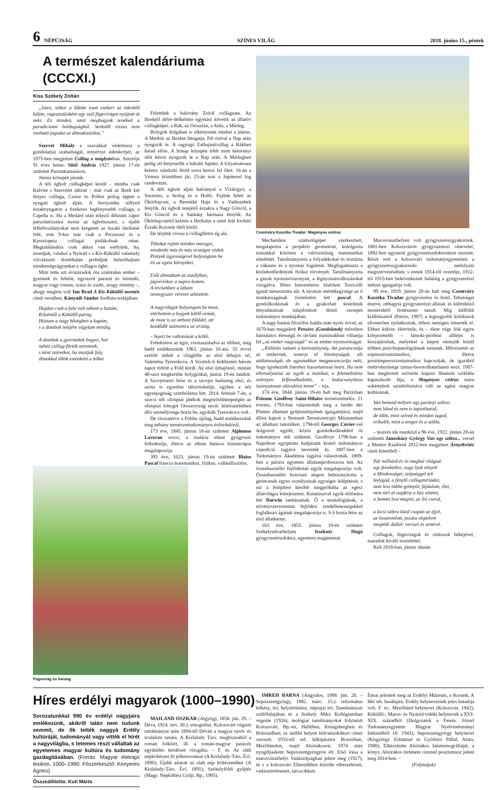6 NÉPÚJSÁG SZÍNES VILÁG 2018. június 15., péntek
A természet kalendáriuma (CCCXI.)
Kiss Székely Zoltán
„Isten, mikor a bűnbe esett embert az édenből kiűzte, vigasztalásként egy szál fügevirágot nyújtott át neki. Ez minden, amit meghagyok tenéked a paradicsomi boldogságból. Senkitől vissza nem vonható jogodat az álmodozáshoz.”
Szervét Mihály e szavakkal védelmezi a gondolat(a) szabadságát, tenyérnyi édenkertjét, az 1975-ben megjelent Csillag a máglyánban. Szerzője 91 éves lenne: Sütő András 1927. június 17-én született Pusztakamaráson.
Június közepén járunk.
A téli égbolt csillagképei közül – mintha csak Kálvint s Szervétet idézné – már csak az Ikrek két fényes csillaga, Castor és Pollux pislog éppen a nyugati égbolt alján. A horizontba süllyed északnyugaton a Szekeres legfényesebb csillaga, a Capella is. Ha a Medárd után érkező délutáni zápor patyolattisztára mosta az égboltozatot, s újabb felhőfoszlányokat nem kergetett az északi látóhatár fölé, este 9-kor már csak a Perszeusz és a Kassziopeia csillagai pislákolnak ottan. Megtalálásukra csak akkor van esélyünk, ha, mondjuk, valahol a Nyárád s a Kis-Küküllő valamely vízválasztó dombhátán próbáljuk belesóhajtani mindenségvágyunkat a csillagos égbe.
Mint tette azt évszázadok óta számtalan ember – gyermek és felnőtt, egyszerű paraszt és írástudó, magyar vagy román, szász és zsidó, avagy örmény –, ahogy megírta volt Ion Brad A Kis-Küküllő mentén című versében, Kányádi Sándor fordításcsodájában:
Hajdan csak a falu volt nékem a hazám,
Kilyéntől a Küküllő-partig.
Húztam a nagy hőségben a kapám,
s a dombok tetejére vágytam mindig.
A dombok a gyermekek hegyei, hol
nehéz csillag-fürtök teremnek,
s mint szüretkor, ha mustjuk foly,
álmokkal töltik esténként a lelket.
Felettünk a halovány Zsiráf csillagzata. Az Ikrektől délre-délkeletre egymást követik az állatöv csillagképei: a Rák, az Oroszlán, a Szűz, a Mérleg.
Bolygók dolgában is elkényeztet minket a június. A Merkúr az Ikreket látogatja. Fél órával a Nap után nyugszik le. A ragyogó Esthajnalcsillag a Rákban halad előre. A hónap közepén több mint kétórányi időt késve nyugszik le a Nap után. A Mérlegben pedig ott fényesedik a hátráló Jupiter. A folyamatosan keletre vándorló Hold sorra keresi fel őket: 16-án a Vénusz közelében jár, 23-án már a Jupiterrel fog randevúzni.
A déli égbolt alján halványul a Vízikígyó, a Szextáns, a Serleg és a Holló. Fejünk felett az Ökörhajcsár, a Bereniké Haja és a Vadászebek fénylik. Az égbolt tetejétől északra a Nagy Göncöl, a Kis Göncöl és a Sárkány hármasa fénylik. Az Ökörhajcsártól keletre a Herkules a zenit felé forduló Északi Koronát öleli körül.
De térjünk vissza a csillagfürtös ég alá.
Titkokat rejtett minden mezsgye,
mindenki más és más országot védett.
Pintyek ügyességével bolyongtam be
én az egész környéket.
Esőt álmodtam az aszályban,
jégveréskor a napra lestem.
A tövisekben a lábam
nemegyszer véresre sebeztem.
A nagyvilágot bolyongom be most,
elérhettem a hegyek kéklő ormát,
de most is az otthoni földdel, ott
kezdődik számomra az ország.
– fejezi be vallomását a költő.
Feltekintve az égre, visszaszaladva az időben, még hadd emlékezzünk 1963. június 16-ára. 55 évvel ezelőtt indult a világűrbe az első űrhajós nő, Valentina Tyereskova. A Vosztok-6 fedélzetén három napot töltött a Föld körül. Az első űrhajósnő, miután 48-szor megkerülte bolygónkat, június 19-én landolt. A Szovjetunió hőse és a szovjet hadsereg első, és azóta is egyetlen tábornoknője, egyben a női egyenjogúság szimbóluma lett. 2014. február 7-én, a szocsi téli olimpiai játékok megnyitóünnepségén az olimpiai lobogót Oroszország nyolc köztiszteletben álló személyisége hozta be, egyikük Tyereskova volt.
De visszatérve a Földre újólag, hadd emlékezzünk meg néhány természettudományos évfordulóról.
173 éve, 1845. június 18-án született Alphonse Laveran orvos, a malária elleni gyógyszer felfedezője, illetve az ellene hatásos kininterápia megalapozója.
395 éve, 1623. június 19-én született Blaise Pascal francia matematikus, fizikus, vallásfilozófus.
Fügevirág és harang
Csontváry Kosztka Tivadar: Magányos cédrus
Mechanikus számológépet szerkesztett, megalapozta a projektív geometriát, kidolgozta másokkal közösen a valószínűség matematikai elméletét. Tanulmányozta a folyadékokat és tisztázta a vákuum és a nyomás fogalmát. Megfogalmazta a közlekedőedények fizikai törvényét. Tanulmányozta a gázok nyomásviszonyait, a légnyomásváltozásokat vizsgálva. Híres barométeres kísérlete Torricelli igazát támasztotta alá. A nyomás mértékegysége az ő munkásságának tiszteletére lett pascal. A gondolkodásnak és a gyakorlati kísérletek tényadatainak tulajdonított döntő szerepet tudományos munkájában.
A nagy hatású filozófus halála után nyolc évvel, az 1670-ban megjelent Pensées (Gondolatok) művében bámulatos élességű és távlatú maximákban villantja fel „az ember nagyságát” és az ember nyomorúságát.
„Különös valami a kereszténység. Azt parancsolja az embernek, ismerje el hitványságát, sőt utálatosságát, de ugyanakkor megparancsolja neki, hogy igyekezzék Istenhez hasonlatossá lenni. Ha nem ellensúlyozná az egyik a másikat, e felemeltetése szörnyen felfuvalkodottá, e lealacsonyítása iszonyatosan alávalóvá tenné” – írja.
174 éve, 1844. június 19-én halt meg Párizsban Étienne Geoffroy Saint-Hilaire természettudós. 21 évesen, 1793-ban választották meg a Jardin des Plantes állattani gyűjteményének igazgatójává, majd állást kapott a Nemzeti Természetrajzi Múzeumban az állattani tanszéken. 1794-től Georges Cuvier-vel dolgozott együtt, közös gondolkodásukból öt tudományos mű született. Geoffroyt 1798-ban a Napóleon egyiptomi hadjáratát kísérő tudományos expedíció tagjává nevezték ki. 1807-ben a Tudományos Akadémia tagjává választották. 1809-ben a párizsi egyetem állattanprofesszora lett. Az összehasonlító fejlődéstan egyik megalapozója volt. Összehasonlító bonctani alapon bebizonyította a gerincesek egyes osztályainak egységes felépítését, s ezt a felépítést később megpróbálta az egész állatvilágra kiterjeszteni. Kutatásaival egyik előfutára lett Darwin tanításainak. Ő a teratológiának, a növényszervezettan fejlődési rendellenességekkel foglalkozó ágának megalapozója is. S ő hozta létre az első állatkertet.
163 éve, 1855. június 19-én született Székelyudvarhelyen Issekutz Hugó gyógyszerészdoktor, egyetemi magántanár.
Marosvásárhelyen volt gyógyszerészgyakornok. 1881-ben Kolozsvárott gyógyszerészi oklevelet, 1882-ben ugyanott gyógyszerészdoktorátust szerzett. Részt vett a kolozsvári tudományegyetemen a gyógyszerészgyakornoki tanfolyam megszervezésében, s ennek 1914-től vezetője, 1912-től 1915-ben bekövetkezett haláláig a gyógyszerészi intézet igazgatója volt.
99 éve, 1919. június 20-án halt meg Csontváry Kosztka Tivadar gyógyszerész és festő. Tehetséget érezve, otthagyta gyógyszerészi állását, és különböző mesterektől festészetet tanult. Míg külföldi kiállításairól (Párizs, 1907) a legnagyobb kritikusok elismerően nyilatkoztak, itthon nemigen ismerték el. Ehhez különc életvitele, és – élete vége felé egyre kifejezettebb – látnoki-prófétai allűrjei is hozzájárultak, melyeket a képeit elemzők közül többen pszichopatológiásnak tartanak. Művészetét az expresszionizmushoz, illetve posztimpresszionizmushoz kapcsolják, de igazából öntörvényűsége izmus-besorolhatatlanná teszi. 1907-ben megfestett esőverte kopasz libanoni sziklába kapaszkodó fája, a Magányos cédrus mára sokértelmű szimbólumává vált az egész magyar kultúrának.
Van benned mélyen egy parányi szikra:
nem látod és nem is tapinthatod,
de több, mint szíved és minden tagod,
erősebb, mint a tenger és a szikla.
– teszem ide mankóul a 96 éve, 1922. június 20-án született Jánosházy György Van egy szikra... versét a Mentor Kiadónál 2012-ben megjelent Árnyékvitéz című kötetéből –
Pár milliárd év és meghal világod:
egy feneketlen, nagy lyuk elnyeli
a Mindenséget, szépséggel teli
bolygód, a fénylő csillagmiriádot,
nem lesz többé gyönyör, fájdalom, élet,
nem töri át napfény a bús sötétet,
a Semmi lesz megint, az ősi csend,
a kicsi szikra küzd csupán az éjjel,
az összeomlott, puszta végtelent
megtölti dallal: verssel és zenével.
Csillagok, fügevirágok és cédrusok békéjével, maradok kiváló tisztelettel.
Kelt 2018-ban, június idusán
Híres erdélyi magyarok (1000–1990)
Sorozatunkkal 990 év erdélyi nagyjaira emlékezünk, akikről talán nem tudunk semmit, de ők tették naggyá Erdély kultúráját, tudományát vagy vitték el hírét a nagyvilágba, s tetemes részt vállaltak az egyetemes magyar kultúra és tudomány gazdagításában. (Forrás: Magyar életrajzi lexikon, 1000–1990. Főszerkesztő: Kenyeres Ágnes)
Összeállította: Kuti Márta
MAILAND OSZKÁR (Algyógy, 1858. jún. 29. – Déva, 1924. nov. 30.): etnográfus. Kolozsvárt végzett tanulmányai után 1884-től Déván a magyar nyelv és irodalom tanára. A Kisfaludy Társ. megbízásából a román folklórt, ill. a román-magyar paraszti együttélés kérdéseit vizsgálta. – F. m. Az oláh népköltészet fő jellemvonásai (A Kisfaludy-Társ. Évl. 1890); Újabb adatok az oláh nép költészetéhez (A Kisfaludy-Társ. Évl. 1891); Székelyföldi gyűjtés (Magy. Népköltési Gyűjt. Bp., 1905).
IMREH BARNA (Angyalos, 1908. jún. 20. – Sepsiszentgyörgy, 1982. márc. 15.): református lelkész, író, helytörténész, néprajzi író. Tanulmányait szülőfalujában és a Székely Mikó Kollégiumban végezte (1926), teológiai tanulmányokat folytatott Kolozsvárt, Bp.-en, Hallében, Königsbergben és Brüsszelben; az utóbbi helyen bölcsészdoktori címet szerzett. 1933-tól ref. lelkipásztor Brassóban, Mezőbándon, majd Alsórákoson. 1974 után nyugdíjasként Sepsiszentgyörgyön élt. Első írása a marosvásárhelyi Vadászújságban jelent meg (1927), itt s a kolozsvári Ellenzékben közölte elbeszéléseit, vadásztörténeteit, tárcacikkeit.
Írásai jelentek meg az Erdélyi Múzeum, a Korunk, A Hét stb. hasábjain. Erdély helyneveinek jeles kutatója volt. F. m.: Mezőbánd helynevei (Kolozsvár, 1942); Küküllő-, Maros- és Nyárád-vidéki helynevek a XVI-XIX. századból (Dolgozatok a Ferenc József Tudományegyetem Magyar Nyelvtudományi Intézetéből 10. 1943); Sepsiszentgyörgy helynevei (Kisgyörgy Zoltánnal és Győrbíró Pállal, Aluta, 1980); Elkészítette Alsórákos falumonográfiáját, a könyv, Alsórákos története címmel posztumusz jelent meg 2014-ben. –
(Folytatjuk)